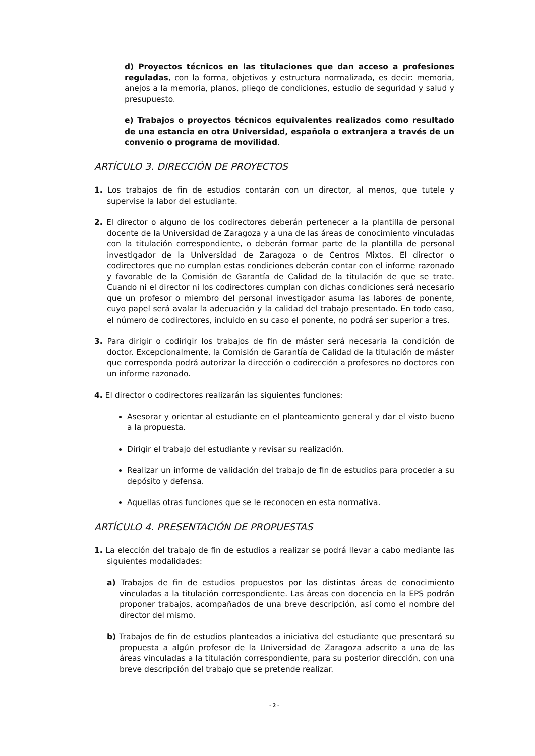d) Proyectos técnicos en las titulaciones que dan acceso a profesiones reguladas, con la forma, objetivos y estructura normalizada, es decir: memoria, anejos a la memoria, planos, pliego de condiciones, estudio de seguridad y salud y presupuesto.
e) Trabajos o proyectos técnicos equivalentes realizados como resultado de una estancia en otra Universidad, española o extranjera a través de un convenio o programa de movilidad.
ARTÍCULO 3. DIRECCIÓN DE PROYECTOS
1. Los trabajos de fin de estudios contarán con un director, al menos, que tutele y supervise la labor del estudiante.
2. El director o alguno de los codirectores deberán pertenecer a la plantilla de personal docente de la Universidad de Zaragoza y a una de las áreas de conocimiento vinculadas con la titulación correspondiente, o deberán formar parte de la plantilla de personal investigador de la Universidad de Zaragoza o de Centros Mixtos. El director o codirectores que no cumplan estas condiciones deberán contar con el informe razonado y favorable de la Comisión de Garantía de Calidad de la titulación de que se trate. Cuando ni el director ni los codirectores cumplan con dichas condiciones será necesario que un profesor o miembro del personal investigador asuma las labores de ponente, cuyo papel será avalar la adecuación y la calidad del trabajo presentado. En todo caso, el número de codirectores, incluido en su caso el ponente, no podrá ser superior a tres.
3. Para dirigir o codirigir los trabajos de fin de máster será necesaria la condición de doctor. Excepcionalmente, la Comisión de Garantía de Calidad de la titulación de máster que corresponda podrá autorizar la dirección o codirección a profesores no doctores con un informe razonado.
4. El director o codirectores realizarán las siguientes funciones:
Asesorar y orientar al estudiante en el planteamiento general y dar el visto bueno a la propuesta.
Dirigir el trabajo del estudiante y revisar su realización.
Realizar un informe de validación del trabajo de fin de estudios para proceder a su depósito y defensa.
Aquellas otras funciones que se le reconocen en esta normativa.
ARTÍCULO 4. PRESENTACIÓN DE PROPUESTAS
1. La elección del trabajo de fin de estudios a realizar se podrá llevar a cabo mediante las siguientes modalidades:
a) Trabajos de fin de estudios propuestos por las distintas áreas de conocimiento vinculadas a la titulación correspondiente. Las áreas con docencia en la EPS podrán proponer trabajos, acompañados de una breve descripción, así como el nombre del director del mismo.
b) Trabajos de fin de estudios planteados a iniciativa del estudiante que presentará su propuesta a algún profesor de la Universidad de Zaragoza adscrito a una de las áreas vinculadas a la titulación correspondiente, para su posterior dirección, con una breve descripción del trabajo que se pretende realizar.
- 2 -